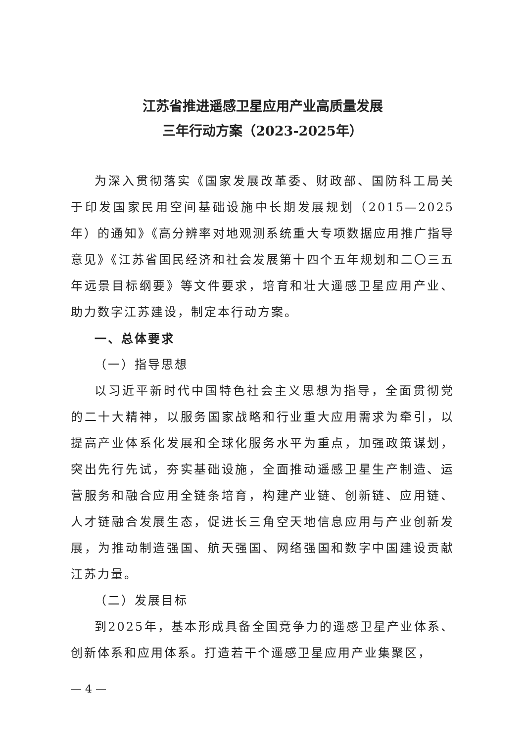江苏省推进遥感卫星应用产业高质量发展
三年行动方案（2023-2025年）
为深入贯彻落实《国家发展改革委、财政部、国防科工局关于印发国家民用空间基础设施中长期发展规划（2015—2025年）的通知》《高分辨率对地观测系统重大专项数据应用推广指导意见》《江苏省国民经济和社会发展第十四个五年规划和二〇三五年远景目标纲要》等文件要求，培育和壮大遥感卫星应用产业、助力数字江苏建设，制定本行动方案。
一、总体要求
（一）指导思想
以习近平新时代中国特色社会主义思想为指导，全面贯彻党的二十大精神，以服务国家战略和行业重大应用需求为牵引，以提高产业体系化发展和全球化服务水平为重点，加强政策谋划，突出先行先试，夯实基础设施，全面推动遥感卫星生产制造、运营服务和融合应用全链条培育，构建产业链、创新链、应用链、人才链融合发展生态，促进长三角空天地信息应用与产业创新发展，为推动制造强国、航天强国、网络强国和数字中国建设贡献江苏力量。
（二）发展目标
到2025年，基本形成具备全国竞争力的遥感卫星产业体系、创新体系和应用体系。打造若干个遥感卫星应用产业集聚区，
— 4 —